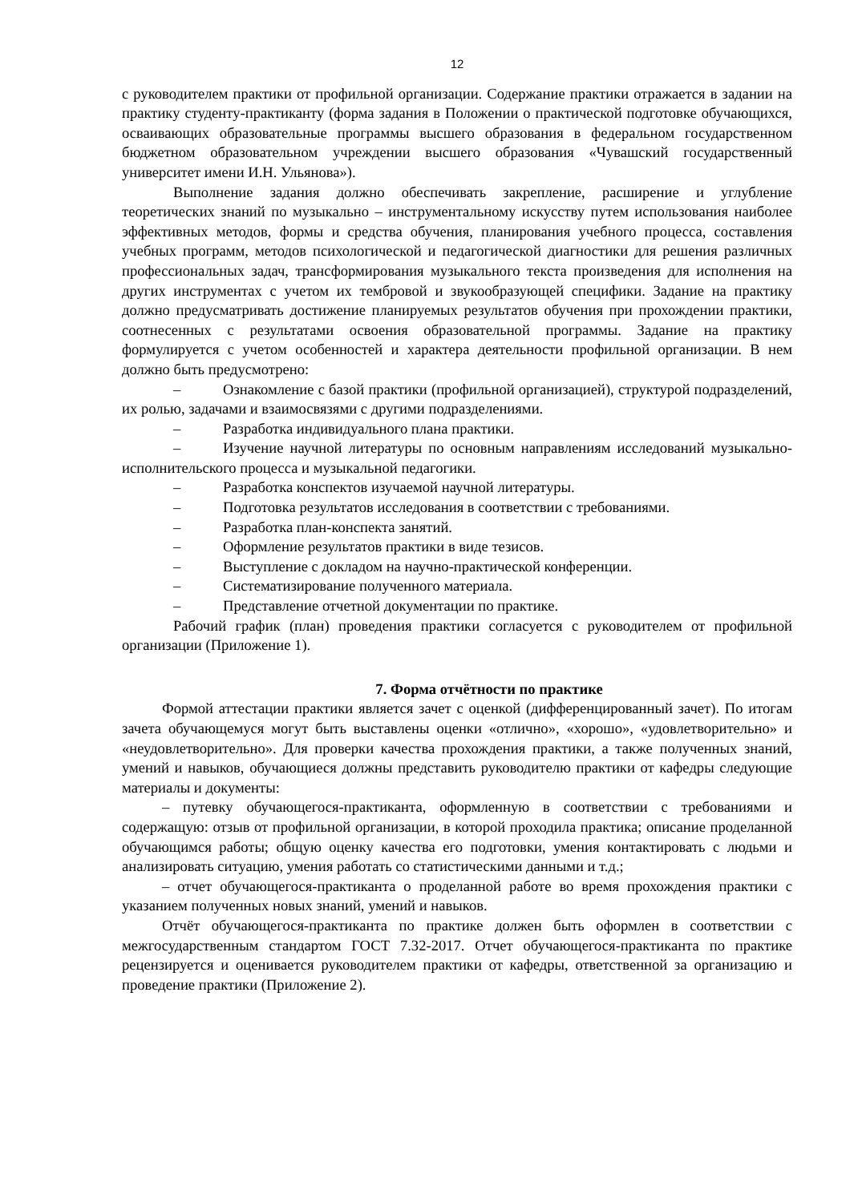12
с руководителем практики от профильной организации. Содержание практики отражается в задании на практику студенту-практиканту (форма задания в Положении о практической подготовке обучающихся, осваивающих образовательные программы высшего образования в федеральном государственном бюджетном образовательном учреждении высшего образования «Чувашский государственный университет имени И.Н. Ульянова»).
Выполнение задания должно обеспечивать закрепление, расширение и углубление теоретических знаний по музыкально – инструментальному искусству путем использования наиболее эффективных методов, формы и средства обучения, планирования учебного процесса, составления учебных программ, методов психологической и педагогической диагностики для решения различных профессиональных задач, трансформирования музыкального текста произведения для исполнения на других инструментах с учетом их тембровой и звукообразующей специфики. Задание на практику должно предусматривать достижение планируемых результатов обучения при прохождении практики, соотнесенных с результатами освоения образовательной программы. Задание на практику формулируется с учетом особенностей и характера деятельности профильной организации. В нем должно быть предусмотрено:
– Ознакомление с базой практики (профильной организацией), структурой подразделений, их ролью, задачами и взаимосвязями с другими подразделениями.
– Разработка индивидуального плана практики.
– Изучение научной литературы по основным направлениям исследований музыкально-исполнительского процесса и музыкальной педагогики.
– Разработка конспектов изучаемой научной литературы.
– Подготовка результатов исследования в соответствии с требованиями.
– Разработка план-конспекта занятий.
– Оформление результатов практики в виде тезисов.
– Выступление с докладом на научно-практической конференции.
– Систематизирование полученного материала.
– Представление отчетной документации по практике.
Рабочий график (план) проведения практики согласуется с руководителем от профильной организации (Приложение 1).
7. Форма отчётности по практике
Формой аттестации практики является зачет с оценкой (дифференцированный зачет). По итогам зачета обучающемуся могут быть выставлены оценки «отлично», «хорошо», «удовлетворительно» и «неудовлетворительно». Для проверки качества прохождения практики, а также полученных знаний, умений и навыков, обучающиеся должны представить руководителю практики от кафедры следующие материалы и документы:
– путевку обучающегося-практиканта, оформленную в соответствии с требованиями и содержащую: отзыв от профильной организации, в которой проходила практика; описание проделанной обучающимся работы; общую оценку качества его подготовки, умения контактировать с людьми и анализировать ситуацию, умения работать со статистическими данными и т.д.;
– отчет обучающегося-практиканта о проделанной работе во время прохождения практики с указанием полученных новых знаний, умений и навыков.
Отчёт обучающегося-практиканта по практике должен быть оформлен в соответствии с межгосударственным стандартом ГОСТ 7.32-2017. Отчет обучающегося-практиканта по практике рецензируется и оценивается руководителем практики от кафедры, ответственной за организацию и проведение практики (Приложение 2).